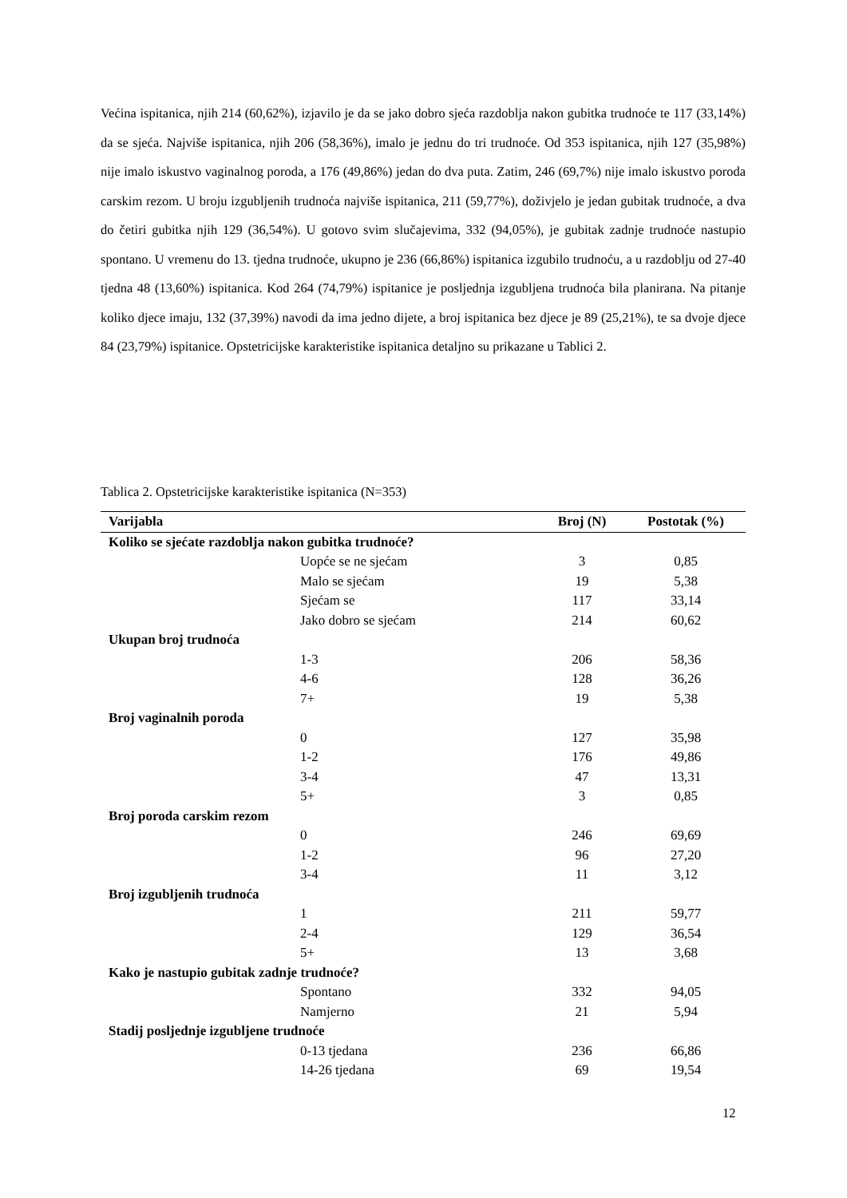Većina ispitanica, njih 214 (60,62%), izjavilo je da se jako dobro sjeća razdoblja nakon gubitka trudnoće te 117 (33,14%) da se sjeća. Najviše ispitanica, njih 206 (58,36%), imalo je jednu do tri trudnoće. Od 353 ispitanica, njih 127 (35,98%) nije imalo iskustvo vaginalnog poroda, a 176 (49,86%) jedan do dva puta. Zatim, 246 (69,7%) nije imalo iskustvo poroda carskim rezom. U broju izgubljenih trudnoća najviše ispitanica, 211 (59,77%), doživjelo je jedan gubitak trudnoće, a dva do četiri gubitka njih 129 (36,54%). U gotovo svim slučajevima, 332 (94,05%), je gubitak zadnje trudnoće nastupio spontano. U vremenu do 13. tjedna trudnoće, ukupno je 236 (66,86%) ispitanica izgubilo trudnoću, a u razdoblju od 27-40 tjedna 48 (13,60%) ispitanica. Kod 264 (74,79%) ispitanice je posljednja izgubljena trudnoća bila planirana. Na pitanje koliko djece imaju, 132 (37,39%) navodi da ima jedno dijete, a broj ispitanica bez djece je 89 (25,21%), te sa dvoje djece 84 (23,79%) ispitanice. Opstetricijske karakteristike ispitanica detaljno su prikazane u Tablici 2.
Tablica 2. Opstetricijske karakteristike ispitanica (N=353)
| Varijabla | Broj (N) | Postotak (%) |
| --- | --- | --- |
| Koliko se sjećate razdoblja nakon gubitka trudnoće? | | |
| Uopće se ne sjećam | 3 | 0,85 |
| Malo se sjećam | 19 | 5,38 |
| Sjećam se | 117 | 33,14 |
| Jako dobro se sjećam | 214 | 60,62 |
| Ukupan broj trudnoća | | |
| 1-3 | 206 | 58,36 |
| 4-6 | 128 | 36,26 |
| 7+ | 19 | 5,38 |
| Broj vaginalnih poroda | | |
| 0 | 127 | 35,98 |
| 1-2 | 176 | 49,86 |
| 3-4 | 47 | 13,31 |
| 5+ | 3 | 0,85 |
| Broj poroda carskim rezom | | |
| 0 | 246 | 69,69 |
| 1-2 | 96 | 27,20 |
| 3-4 | 11 | 3,12 |
| Broj izgubljenih trudnoća | | |
| 1 | 211 | 59,77 |
| 2-4 | 129 | 36,54 |
| 5+ | 13 | 3,68 |
| Kako je nastupio gubitak zadnje trudnoće? | | |
| Spontano | 332 | 94,05 |
| Namjerno | 21 | 5,94 |
| Stadij posljednje izgubljene trudnoće | | |
| 0-13 tjedana | 236 | 66,86 |
| 14-26 tjedana | 69 | 19,54 |
12